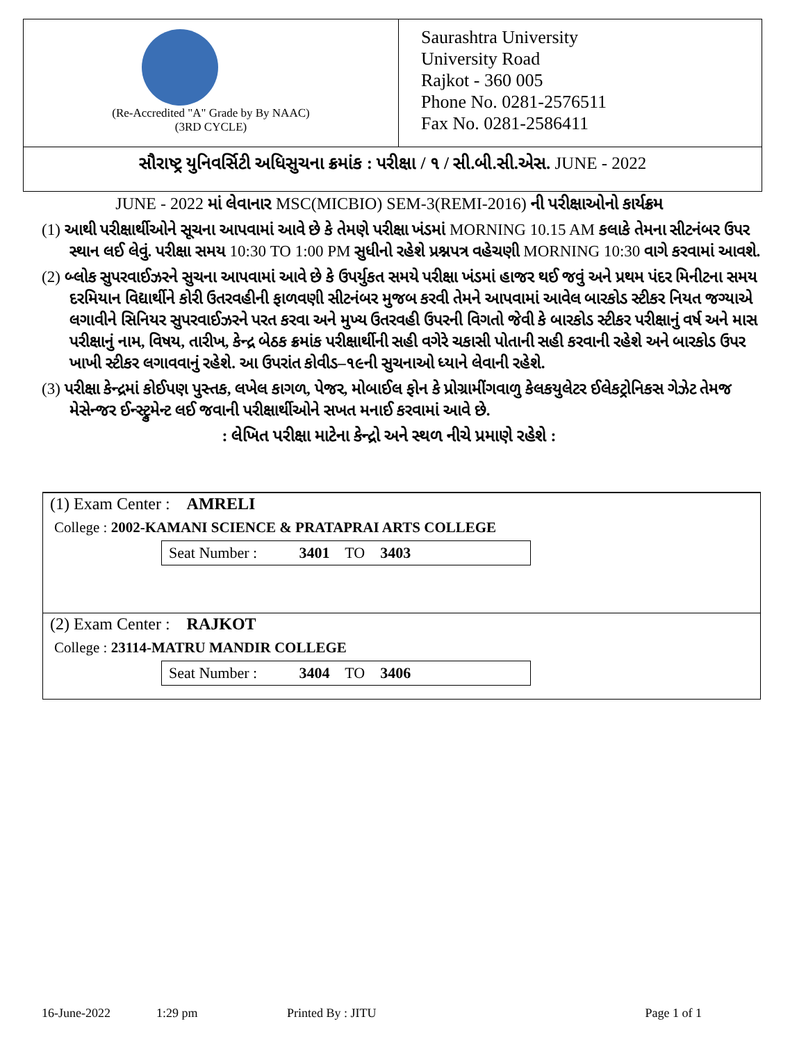(Re-Accredited "A" Grade by By NAAC)
(3RD CYCLE)
Saurashtra University
University Road
Rajkot - 360 005
Phone No. 0281-2576511
Fax No. 0281-2586411
સૌરાષ્ટ્ર યુનિવર્સિટી અધિસુચના ક્રમાંક : પરીક્ષા / ૧ / સી.બી.સી.એસ. JUNE - 2022
JUNE - 2022 માં લેવાનાર MSC(MICBIO) SEM-3(REMI-2016) ની પરીક્ષાઓનો કાર્યક્રમ
(1) આથી પરીક્ષાર્થીઓને સૂચના આપવામાં આવે છે કે તેમણે પરીક્ષા ખંડમાં MORNING 10.15 AM કલાકે તેમના સીટનંબર ઉપર સ્થાન લઈ લેવું. પરીક્ષા સમય 10:30 TO 1:00 PM સુધીનો રહેશે પ્રશ્નપત્ર વહેચણી MORNING 10:30 વાગે કરવામાં આવશે.
(2) બ્લોક સુપરવાઈઝરને સુચના આપવામાં આવે છે કે ઉપર્યુકત સમયે પરીક્ષા ખંડમાં હાજર થઈ જવું અને પ્રથમ પંદર મિનીટના સમય દરમિયાન વિદ્યાર્થીને કોરી ઉતરવહીની ફાળવણી સીટનંબર મુજબ કરવી તેમને આપવામાં આવેલ બારકોડ સ્ટીકર નિયત જગ્યાએ લગાવીને સિનિયર સુપરવાઈઝરને પરત કરવા અને મુખ્ય ઉતરવહી ઉપરની વિગતો જેવી કે બારકોડ સ્ટીકર પરીક્ષાનું વર્ષ અને માસ પરીક્ષાનું નામ, વિષય, તારીખ, કેન્દ્ર બેઠક ક્રમાંક પરીક્ષાર્થીની સહી વગેરે ચકાસી પોતાની સહી કરવાની રહેશે અને બારકોડ ઉપર ખાખી સ્ટીકર લગાવવાનું રહેશે. આ ઉપરાંત કોવીડ–૧૯ની સુચનાઓ ધ્યાને લેવાની રહેશે.
(3) પરીક્ષા કેન્દ્રમાં કોઈપણ પુસ્તક, લખેલ કાગળ, પેજર, મોબાઈલ ફોન કે પ્રોગ્રામીંગવાળુ કેલકયુલેટર ઈલેકટ્રોનિકસ ગેઝેટ તેમજ મેસેન્જર ઈન્સ્ટ્રુમેન્ટ લઈ જવાની પરીક્ષાર્થીઓને સખત મનાઈ કરવામાં આવે છે.
: લેખિત પરીક્ષા માટેના કેન્દ્રો અને સ્થળ નીચે પ્રમાણે રહેશે :
(1) Exam Center : AMRELI
College : 2002-KAMANI SCIENCE & PRATAPRAI ARTS COLLEGE
Seat Number : 3401 TO 3403
(2) Exam Center : RAJKOT
College : 23114-MATRU MANDIR COLLEGE
Seat Number : 3404 TO 3406
16-June-2022 1:29 pm Printed By : JITU Page 1 of 1